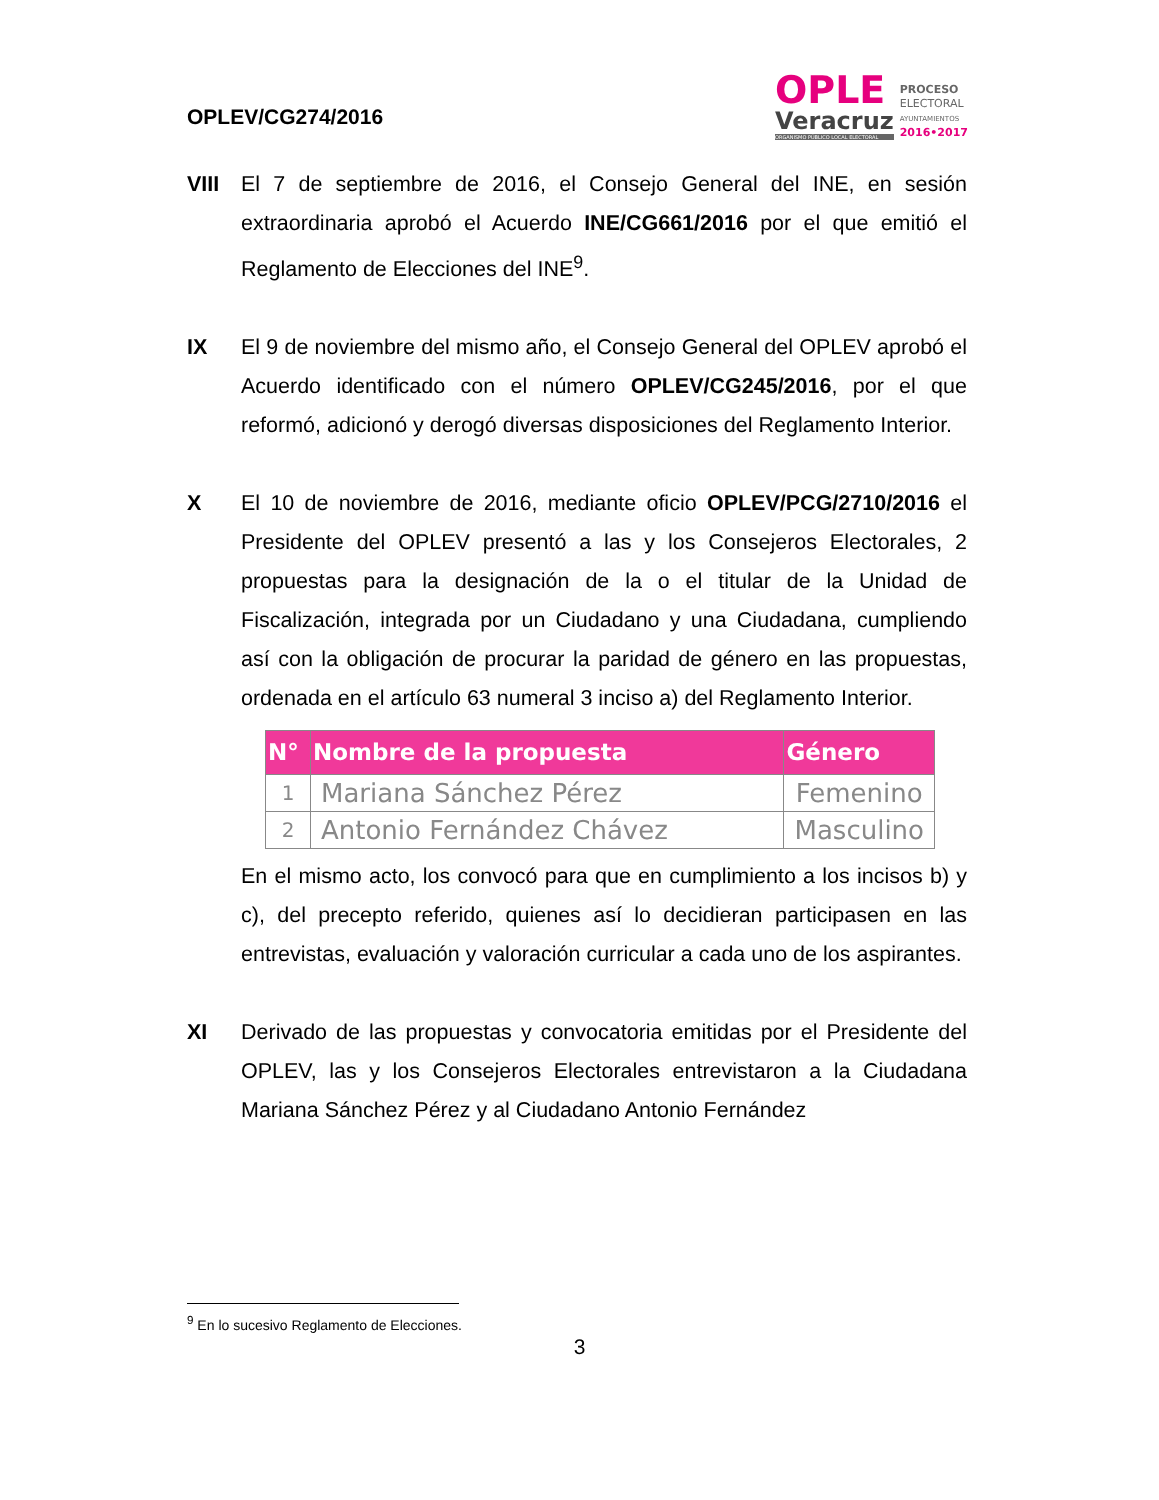OPLEV/CG274/2016
OPLE
Veracruz
ORGANISMO PÚBLICO LOCAL ELECTORAL
PROCESO
ELECTORAL
AYUNTAMIENTOS
2016•2017
VIII El 7 de septiembre de 2016, el Consejo General del INE, en sesión extraordinaria aprobó el Acuerdo INE/CG661/2016 por el que emitió el Reglamento de Elecciones del INE<sup>9</sup>.
IX El 9 de noviembre del mismo año, el Consejo General del OPLEV aprobó el Acuerdo identificado con el número OPLEV/CG245/2016, por el que reformó, adicionó y derogó diversas disposiciones del Reglamento Interior.
X El 10 de noviembre de 2016, mediante oficio OPLEV/PCG/2710/2016 el Presidente del OPLEV presentó a las y los Consejeros Electorales, 2 propuestas para la designación de la o el titular de la Unidad de Fiscalización, integrada por un Ciudadano y una Ciudadana, cumpliendo así con la obligación de procurar la paridad de género en las propuestas, ordenada en el artículo 63 numeral 3 inciso a) del Reglamento Interior.
| N° | Nombre de la propuesta | Género |
| --- | --- | --- |
| 1 | Mariana Sánchez Pérez | Femenino |
| 2 | Antonio Fernández Chávez | Masculino |
En el mismo acto, los convocó para que en cumplimiento a los incisos b) y c), del precepto referido, quienes así lo decidieran participasen en las entrevistas, evaluación y valoración curricular a cada uno de los aspirantes.
XI Derivado de las propuestas y convocatoria emitidas por el Presidente del OPLEV, las y los Consejeros Electorales entrevistaron a la Ciudadana Mariana Sánchez Pérez y al Ciudadano Antonio Fernández
<sup>9</sup> En lo sucesivo Reglamento de Elecciones.
3